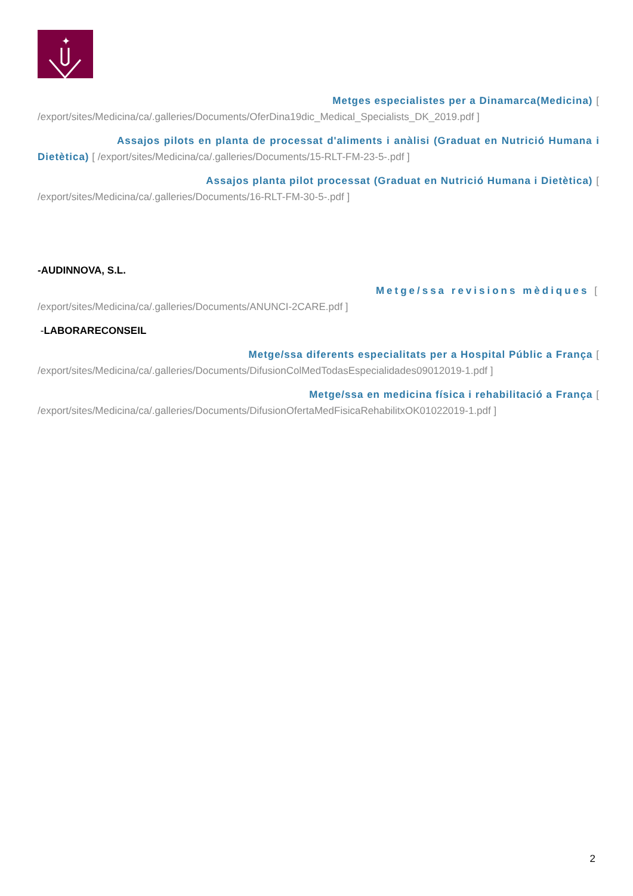✦
Metges especialistes per a Dinamarca(Medicina) [/export/sites/Medicina/ca/.galleries/Documents/OferDina19dic_Medical_Specialists_DK_2019.pdf ]
Assajos pilots en planta de processat d'aliments i anàlisi (Graduat en Nutrició Humana i Dietètica) [ /export/sites/Medicina/ca/.galleries/Documents/15-RLT-FM-23-5-.pdf ]
Assajos planta pilot processat (Graduat en Nutrició Humana i Dietètica) [/export/sites/Medicina/ca/.galleries/Documents/16-RLT-FM-30-5-.pdf ]
-AUDINNOVA, S.L.
Metge/ssa revisions mèdiques [/export/sites/Medicina/ca/.galleries/Documents/ANUNCI-2CARE.pdf ]
-LABORARECONSEIL
Metge/ssa diferents especialitats per a Hospital Públic a França [/export/sites/Medicina/ca/.galleries/Documents/DifusionColMedTodasEspecialidades09012019-1.pdf ]
Metge/ssa en medicina física i rehabilitació a França [/export/sites/Medicina/ca/.galleries/Documents/DifusionOfertaMedFisicaRehabilitxOK01022019-1.pdf ]
2